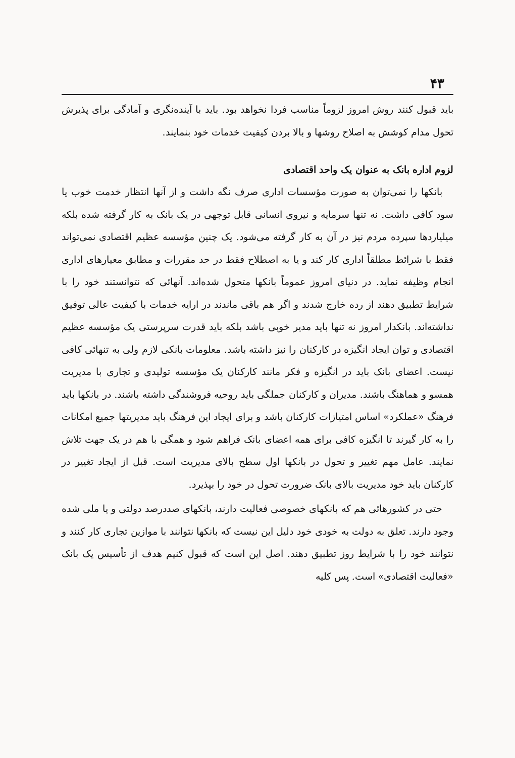۴۳
باید قبول کنند روش امروز لزوماً مناسب فردا نخواهد بود. باید با آینده‌نگری و آمادگی برای پذیرش تحول مدام کوشش به اصلاح روشها و بالا بردن کیفیت خدمات خود بنمایند.
لزوم اداره بانک به عنوان یک واحد اقتصادی
بانکها را نمی‌توان به صورت مؤسسات اداری صرف نگه داشت و از آنها انتظار خدمت خوب یا سود کافی داشت. نه تنها سرمایه و نیروی انسانی قابل توجهی در یک بانک به کار گرفته شده بلکه میلیاردها سپرده مردم نیز در آن به کار گرفته می‌شود. یک چنین مؤسسه عظیم اقتصادی نمی‌تواند فقط با شرائط مطلقاً اداری کار کند و یا به اصطلاح فقط در حد مقررات و مطابق معیارهای اداری انجام وظیفه نماید. در دنیای امروز عموماً بانکها متحول شده‌اند. آنهائی که نتوانستند خود را با شرایط تطبیق دهند از رده خارج شدند و اگر هم باقی ماندند در ارایه خدمات با کیفیت عالی توفیق نداشته‌اند. بانکدار امروز نه تنها باید مدیر خوبی باشد بلکه باید قدرت سرپرستی یک مؤسسه عظیم اقتصادی و توان ایجاد انگیزه در کارکنان را نیز داشته باشد. معلومات بانکی لازم ولی به تنهائی کافی نیست. اعضای بانک باید در انگیزه و فکر مانند کارکنان یک مؤسسه تولیدی و تجاری با مدیریت همسو و هماهنگ باشند. مدیران و کارکنان جملگی باید روحیه فروشندگی داشته باشند. در بانکها باید فرهنگ «عملکرد» اساس امتیازات کارکنان باشد و برای ایجاد این فرهنگ باید مدیریتها جمیع امکانات را به کار گیرند تا انگیزه کافی برای همه اعضای بانک فراهم شود و همگی با هم در یک جهت تلاش نمایند. عامل مهم تغییر و تحول در بانکها اول سطح بالای مدیریت است. قبل از ایجاد تغییر در کارکنان باید خود مدیریت بالای بانک ضرورت تحول در خود را بپذیرد.
حتی در کشورهائی هم که بانکهای خصوصی فعالیت دارند، بانکهای صددرصد دولتی و یا ملی شده وجود دارند. تعلق به دولت به خودی خود دلیل این نیست که بانکها نتوانند با موازین تجاری کار کنند و نتوانند خود را با شرایط روز تطبیق دهند. اصل این است که قبول کنیم هدف از تأسیس یک بانک «فعالیت اقتصادی» است. پس کلیه